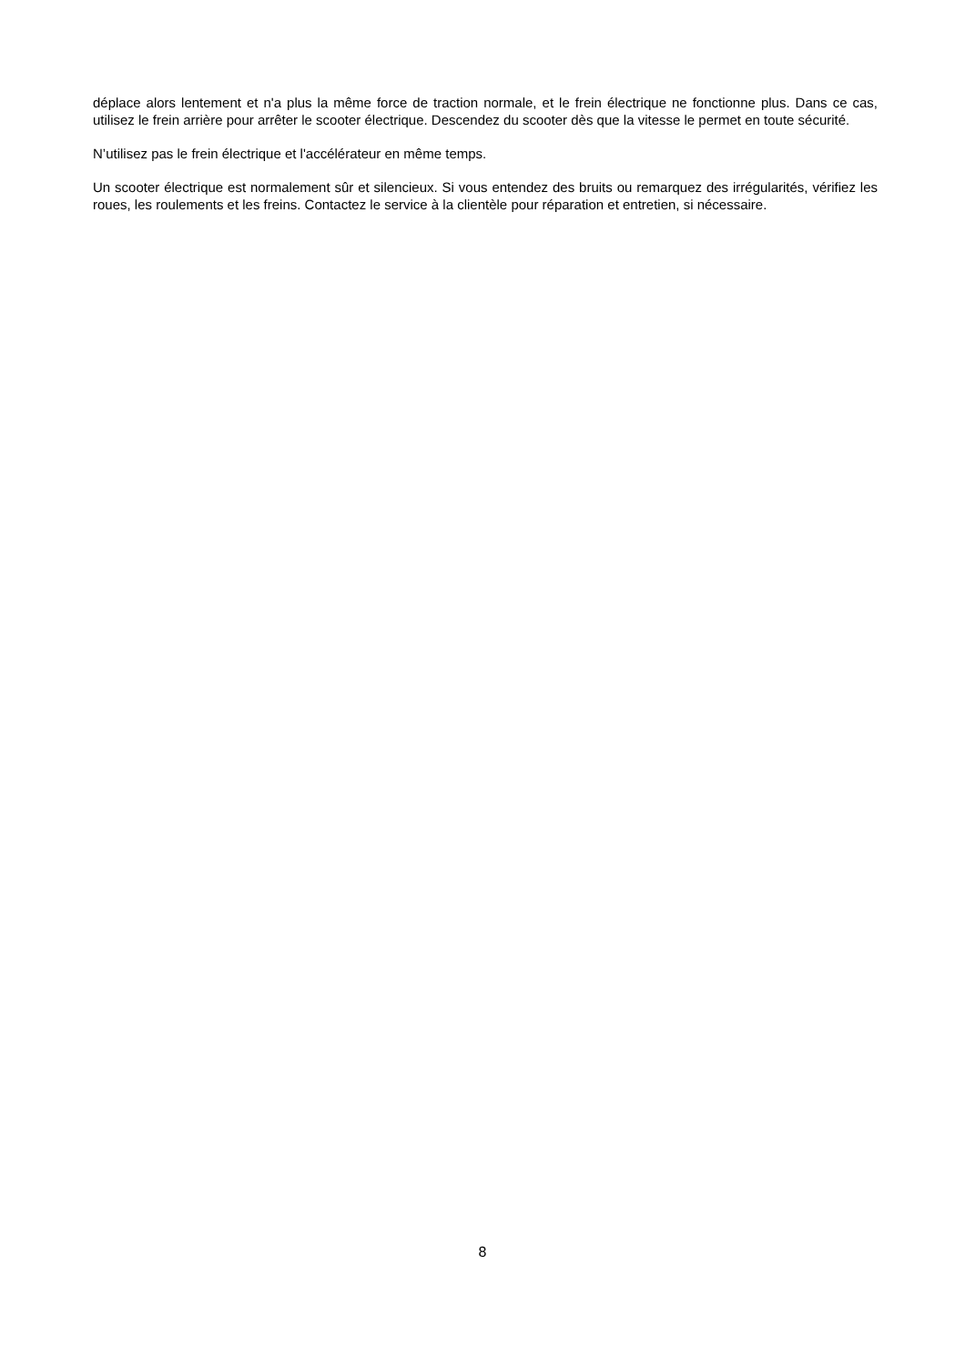déplace alors lentement et n'a plus la même force de traction normale, et le frein électrique ne fonctionne plus. Dans ce cas, utilisez le frein arrière pour arrêter le scooter électrique. Descendez du scooter dès que la vitesse le permet en toute sécurité.
N’utilisez pas le frein électrique et l'accélérateur en même temps.
Un scooter électrique est normalement sûr et silencieux. Si vous entendez des bruits ou remarquez des irrégularités, vérifiez les roues, les roulements et les freins. Contactez le service à la clientèle pour réparation et entretien, si nécessaire.
8